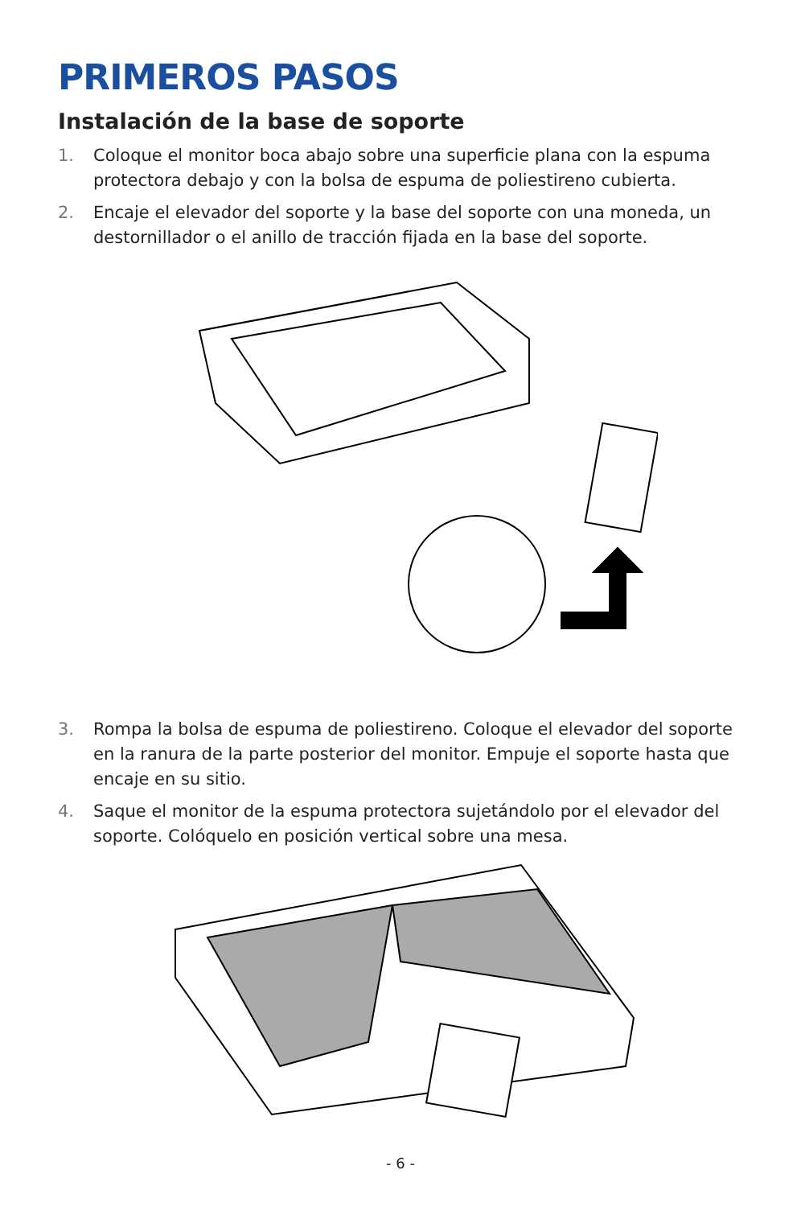PRIMEROS PASOS
Instalación de la base de soporte
1. Coloque el monitor boca abajo sobre una superficie plana con la espuma protectora debajo y con la bolsa de espuma de poliestireno cubierta.
2. Encaje el elevador del soporte y la base del soporte con una moneda, un destornillador o el anillo de tracción fijada en la base del soporte.
3. Rompa la bolsa de espuma de poliestireno. Coloque el elevador del soporte en la ranura de la parte posterior del monitor. Empuje el soporte hasta que encaje en su sitio.
4. Saque el monitor de la espuma protectora sujetándolo por el elevador del soporte. Colóquelo en posición vertical sobre una mesa.
- 6 -